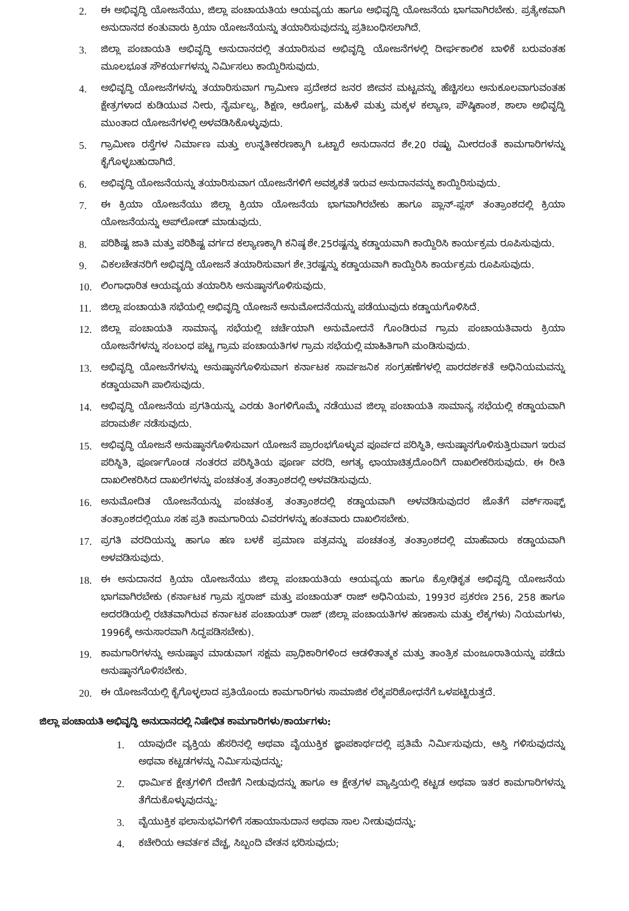2. ಈ ಅಭಿವೃದ್ಧಿ ಯೋಜನೆಯು, ಜಿಲ್ಲಾ ಪಂಚಾಯತಿಯ ಆಯವ್ಯಯ ಹಾಗೂ ಅಭಿವೃದ್ಧಿ ಯೋಜನೆಯ ಭಾಗವಾಗಿರಬೇಕು. ಪ್ರತ್ಯೇಕವಾಗಿ ಅನುದಾನದ ಕಂತುವಾರು ಕ್ರಿಯಾ ಯೋಜನೆಯನ್ನು ತಯಾರಿಸುವುದನ್ನು ಪ್ರತಿಬಂಧಿಸಲಾಗಿದೆ.
3. ಜಿಲ್ಲಾ ಪಂಚಾಯತಿ ಅಭಿವೃದ್ಧಿ ಅನುದಾನದಲ್ಲಿ ತಯಾರಿಸುವ ಅಭಿವೃದ್ಧಿ ಯೋಜನೆಗಳಲ್ಲಿ ದೀರ್ಘಕಾಲಿಕ ಬಾಳಿಕೆ ಬರುವಂತಹ ಮೂಲಭೂತ ಸೌಕರ್ಯಗಳನ್ನು ನಿರ್ಮಿಸಲು ಕಾಯ್ದಿರಿಸುವುದು.
4. ಅಭಿವೃದ್ಧಿ ಯೋಜನೆಗಳನ್ನು ತಯಾರಿಸುವಾಗ ಗ್ರಾಮೀಣ ಪ್ರದೇಶದ ಜನರ ಜೀವನ ಮಟ್ಟವನ್ನು ಹೆಚ್ಚಿಸಲು ಅನುಕೂಲವಾಗುವಂತಹ ಕ್ಷೇತ್ರಗಳಾದ ಕುಡಿಯುವ ನೀರು, ನೈರ್ಮಲ್ಯ, ಶಿಕ್ಷಣ, ಆರೋಗ್ಯ, ಮಹಿಳೆ ಮತ್ತು ಮಕ್ಕಳ ಕಲ್ಯಾಣ, ಪೌಷ್ಠಿಕಾಂಶ, ಶಾಲಾ ಅಭಿವೃದ್ಧಿ ಮುಂತಾದ ಯೋಜನೆಗಳಲ್ಲಿ ಅಳವಡಿಸಿಕೊಳ್ಳುವುದು.
5. ಗ್ರಾಮೀಣ ರಸ್ತೆಗಳ ನಿರ್ಮಾಣ ಮತ್ತು ಉನ್ನತೀಕರಣಕ್ಕಾಗಿ ಒಟ್ಟಾರೆ ಅನುದಾನದ ಶೇ.20 ರಷ್ಟು ಮೀರದಂತೆ ಕಾಮಗಾರಿಗಳನ್ನು ಕೈಗೊಳ್ಳಬಹುದಾಗಿದೆ.
6. ಅಭಿವೃದ್ಧಿ ಯೋಜನೆಯನ್ನು ತಯಾರಿಸುವಾಗ ಯೋಜನೆಗಳಿಗೆ ಅವಶ್ಯಕತೆ ಇರುವ ಅನುದಾನವನ್ನು ಕಾಯ್ದಿರಿಸುವುದು.
7. ಈ ಕ್ರಿಯಾ ಯೋಜನೆಯು ಜಿಲ್ಲಾ ಕ್ರಿಯಾ ಯೋಜನೆಯ ಭಾಗವಾಗಿರಬೇಕು ಹಾಗೂ ಪ್ಲಾನ್-ಪ್ಲಸ್ ತಂತ್ರಾಂಶದಲ್ಲಿ ಕ್ರಿಯಾ ಯೋಜನೆಯನ್ನು ಅಪ್‌ಲೋಡ್ ಮಾಡುವುದು.
8. ಪರಿಶಿಷ್ಟ ಜಾತಿ ಮತ್ತು ಪರಿಶಿಷ್ಟ ವರ್ಗದ ಕಲ್ಯಾಣಕ್ಕಾಗಿ ಕನಿಷ್ಠ ಶೇ.25ರಷ್ಟನ್ನು ಕಡ್ಡಾಯವಾಗಿ ಕಾಯ್ದಿರಿಸಿ ಕಾರ್ಯಕ್ರಮ ರೂಪಿಸುವುದು.
9. ವಿಕಲಚೇತನರಿಗೆ ಅಭಿವೃದ್ಧಿ ಯೋಜನೆ ತಯಾರಿಸುವಾಗ ಶೇ.3ರಷ್ಟನ್ನು ಕಡ್ಡಾಯವಾಗಿ ಕಾಯ್ದಿರಿಸಿ ಕಾರ್ಯಕ್ರಮ ರೂಪಿಸುವುದು.
10. ಲಿಂಗಾಧಾರಿತ ಆಯವ್ಯಯ ತಯಾರಿಸಿ ಅನುಷ್ಠಾನಗೊಳಿಸುವುದು.
11. ಜಿಲ್ಲಾ ಪಂಚಾಯತಿ ಸಭೆಯಲ್ಲಿ ಅಭಿವೃದ್ಧಿ ಯೋಜನೆ ಅನುಮೋದನೆಯನ್ನು ಪಡೆಯುವುದು ಕಡ್ಡಾಯಗೊಳಿಸಿದೆ.
12. ಜಿಲ್ಲಾ ಪಂಚಾಯತಿ ಸಾಮಾನ್ಯ ಸಭೆಯಲ್ಲಿ ಚರ್ಚೆಯಾಗಿ ಅನುಮೋದನೆ ಗೊಂಡಿರುವ ಗ್ರಾಮ ಪಂಚಾಯತಿವಾರು ಕ್ರಿಯಾ ಯೋಜನೆಗಳನ್ನು ಸಂಬಂಧ ಪಟ್ಟ ಗ್ರಾಮ ಪಂಚಾಯತಿಗಳ ಗ್ರಾಮ ಸಭೆಯಲ್ಲಿ ಮಾಹಿತಿಗಾಗಿ ಮಂಡಿಸುವುದು.
13. ಅಭಿವೃದ್ಧಿ ಯೋಜನೆಗಳನ್ನು ಅನುಷ್ಠಾನಗೊಳಿಸುವಾಗ ಕರ್ನಾಟಕ ಸಾರ್ವಜನಿಕ ಸಂಗ್ರಹಣೆಗಳಲ್ಲಿ ಪಾರದರ್ಶಕತೆ ಅಧಿನಿಯಮವನ್ನು ಕಡ್ಡಾಯವಾಗಿ ಪಾಲಿಸುವುದು.
14. ಅಭಿವೃದ್ಧಿ ಯೋಜನೆಯ ಪ್ರಗತಿಯನ್ನು ಎರಡು ತಿಂಗಳಿಗೊಮ್ಮೆ ನಡೆಯುವ ಜಿಲ್ಲಾ ಪಂಚಾಯತಿ ಸಾಮಾನ್ಯ ಸಭೆಯಲ್ಲಿ ಕಡ್ಡಾಯವಾಗಿ ಪರಾಮರ್ಶೆ ನಡೆಸುವುದು.
15. ಅಭಿವೃದ್ಧಿ ಯೋಜನೆ ಅನುಷ್ಠಾನಗೊಳಿಸುವಾಗ ಯೋಜನೆ ಪ್ರಾರಂಭಗೊಳ್ಳುವ ಪೂರ್ವದ ಪರಿಸ್ಥಿತಿ, ಅನುಷ್ಠಾನಗೊಳಿಸುತ್ತಿರುವಾಗ ಇರುವ ಪರಿಸ್ಥಿತಿ, ಪೂರ್ಣಗೊಂಡ ನಂತರದ ಪರಿಸ್ಥಿತಿಯ ಪೂರ್ಣ ವರದಿ, ಅಗತ್ಯ ಛಾಯಾಚಿತ್ರದೊಂದಿಗೆ ದಾಖಲೀಕರಿಸುವುದು. ಈ ರೀತಿ ದಾಖಲೀಕರಿಸಿದ ದಾಖಲೆಗಳನ್ನು ಪಂಚತಂತ್ರ ತಂತ್ರಾಂಶದಲ್ಲಿ ಅಳವಡಿಸುವುದು.
16. ಅನುಮೋದಿತ ಯೋಜನೆಯನ್ನು ಪಂಚತಂತ್ರ ತಂತ್ರಾಂಶದಲ್ಲಿ ಕಡ್ಡಾಯವಾಗಿ ಅಳವಡಿಸುವುದರ ಜೊತೆಗೆ ವರ್ಕ್‌ಸಾಫ್ಟ್ ತಂತ್ರಾಂಶದಲ್ಲಿಯೂ ಸಹ ಪ್ರತಿ ಕಾಮಗಾರಿಯ ವಿವರಗಳನ್ನು ಹಂತವಾರು ದಾಖಲಿಸಬೇಕು.
17. ಪ್ರಗತಿ ವರದಿಯನ್ನು ಹಾಗೂ ಹಣ ಬಳಕೆ ಪ್ರಮಾಣ ಪತ್ರವನ್ನು ಪಂಚತಂತ್ರ ತಂತ್ರಾಂಶದಲ್ಲಿ ಮಾಹೆವಾರು ಕಡ್ಡಾಯವಾಗಿ ಅಳವಡಿಸುವುದು.
18. ಈ ಅನುದಾನದ ಕ್ರಿಯಾ ಯೋಜನೆಯು ಜಿಲ್ಲಾ ಪಂಚಾಯತಿಯ ಆಯವ್ಯಯ ಹಾಗೂ ಕ್ರೋಢಿಕೃತ ಅಭಿವೃದ್ಧಿ ಯೋಜನೆಯ ಭಾಗವಾಗಿರಬೇಕು (ಕರ್ನಾಟಕ ಗ್ರಾಮ ಸ್ವರಾಜ್ ಮತ್ತು ಪಂಚಾಯತ್ ರಾಜ್ ಅಧಿನಿಯಮ, 1993ರ ಪ್ರಕರಣ 256, 258 ಹಾಗೂ ಅದರಡಿಯಲ್ಲಿ ರಚಿತವಾಗಿರುವ ಕರ್ನಾಟಕ ಪಂಚಾಯತ್ ರಾಜ್ (ಜಿಲ್ಲಾ ಪಂಚಾಯತಿಗಳ ಹಣಕಾಸು ಮತ್ತು ಲೆಕ್ಕಗಳು) ನಿಯಮಗಳು, 1996ಕ್ಕೆ ಅನುಸಾರವಾಗಿ ಸಿದ್ಧಪಡಿಸಬೇಕು).
19. ಕಾಮಗಾರಿಗಳನ್ನು ಅನುಷ್ಠಾನ ಮಾಡುವಾಗ ಸಕ್ಷಮ ಪ್ರಾಧಿಕಾರಿಗಳಿಂದ ಆಡಳಿತಾತ್ಮಕ ಮತ್ತು ತಾಂತ್ರಿಕ ಮಂಜೂರಾತಿಯನ್ನು ಪಡೆದು ಅನುಷ್ಠಾನಗೊಳಿಸಬೇಕು.
20. ಈ ಯೋಜನೆಯಲ್ಲಿ ಕೈಗೊಳ್ಳಲಾದ ಪ್ರತಿಯೊಂದು ಕಾಮಗಾರಿಗಳು ಸಾಮಾಜಿಕ ಲೆಕ್ಕಪರಿಶೋಧನೆಗೆ ಒಳಪಟ್ಟಿರುತ್ತದೆ.
ಜಿಲ್ಲಾ ಪಂಚಾಯತಿ ಅಭಿವೃದ್ಧಿ ಅನುದಾನದಲ್ಲಿ ನಿಷೇಧಿತ ಕಾಮಗಾರಿಗಳು/ಕಾರ್ಯಗಳು:
1. ಯಾವುದೇ ವ್ಯಕ್ತಿಯ ಹೆಸರಿನಲ್ಲಿ ಅಥವಾ ವೈಯುಕ್ತಿಕ ಜ್ಞಾಪಕಾರ್ಥದಲ್ಲಿ ಪ್ರತಿಮೆ ನಿರ್ಮಿಸುವುದು, ಆಸ್ತಿ ಗಳಿಸುವುದನ್ನು ಅಥವಾ ಕಟ್ಟಡಗಳನ್ನು ನಿರ್ಮಿಸುವುದನ್ನು;
2. ಧಾರ್ಮಿಕ ಕ್ಷೇತ್ರಗಳಿಗೆ ದೇಣಿಗೆ ನೀಡುವುದನ್ನು ಹಾಗೂ ಆ ಕ್ಷೇತ್ರಗಳ ವ್ಯಾಪ್ತಿಯಲ್ಲಿ ಕಟ್ಟಡ ಅಥವಾ ಇತರ ಕಾಮಗಾರಿಗಳನ್ನು ತೆಗೆದುಕೊಳ್ಳುವುದನ್ನು;
3. ವೈಯುಕ್ತಿಕ ಫಲಾನುಭವಿಗಳಿಗೆ ಸಹಾಯಾನುದಾನ ಅಥವಾ ಸಾಲ ನೀಡುವುದನ್ನು;
4. ಕಚೇರಿಯ ಆವರ್ತಕ ವೆಚ್ಚ, ಸಿಬ್ಬಂದಿ ವೇತನ ಭರಿಸುವುದು;